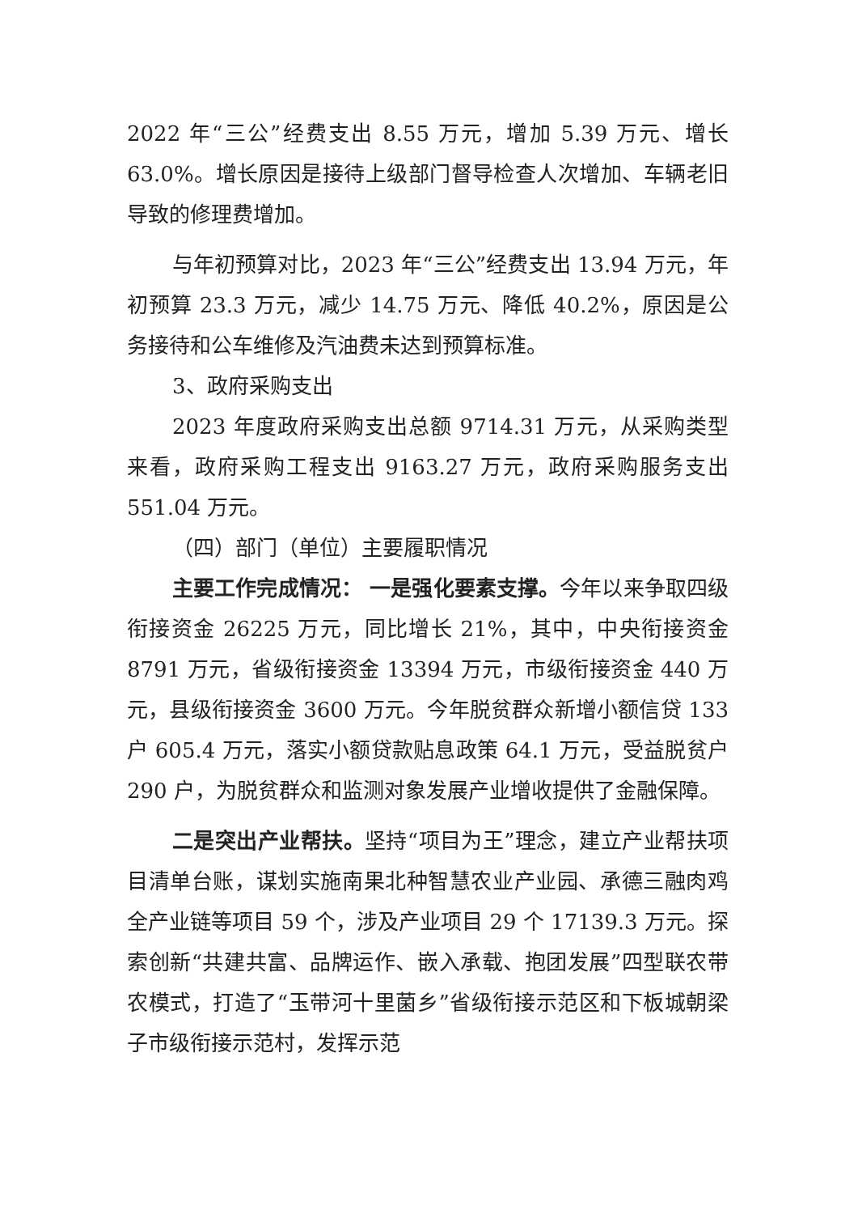2022 年“三公”经费支出 8.55 万元，增加 5.39 万元、增长 63.0%。增长原因是接待上级部门督导检查人次增加、车辆老旧导致的修理费增加。
与年初预算对比，2023 年“三公”经费支出 13.94 万元，年初预算 23.3 万元，减少 14.75 万元、降低 40.2%，原因是公务接待和公车维修及汽油费未达到预算标准。
3、政府采购支出
2023 年度政府采购支出总额 9714.31 万元，从采购类型来看，政府采购工程支出 9163.27 万元，政府采购服务支出 551.04 万元。
（四）部门（单位）主要履职情况
主要工作完成情况： 一是强化要素支撑。今年以来争取四级衔接资金 26225 万元，同比增长 21%，其中，中央衔接资金 8791 万元，省级衔接资金 13394 万元，市级衔接资金 440 万元，县级衔接资金 3600 万元。今年脱贫群众新增小额信贷 133 户 605.4 万元，落实小额贷款贴息政策 64.1 万元，受益脱贫户 290 户，为脱贫群众和监测对象发展产业增收提供了金融保障。
二是突出产业帮扶。坚持“项目为王”理念，建立产业帮扶项目清单台账，谋划实施南果北种智慧农业产业园、承德三融肉鸡全产业链等项目 59 个，涉及产业项目 29 个 17139.3 万元。探索创新“共建共富、品牌运作、嵌入承载、抱团发展”四型联农带农模式，打造了“玉带河十里菌乡”省级衔接示范区和下板城朝梁子市级衔接示范村，发挥示范